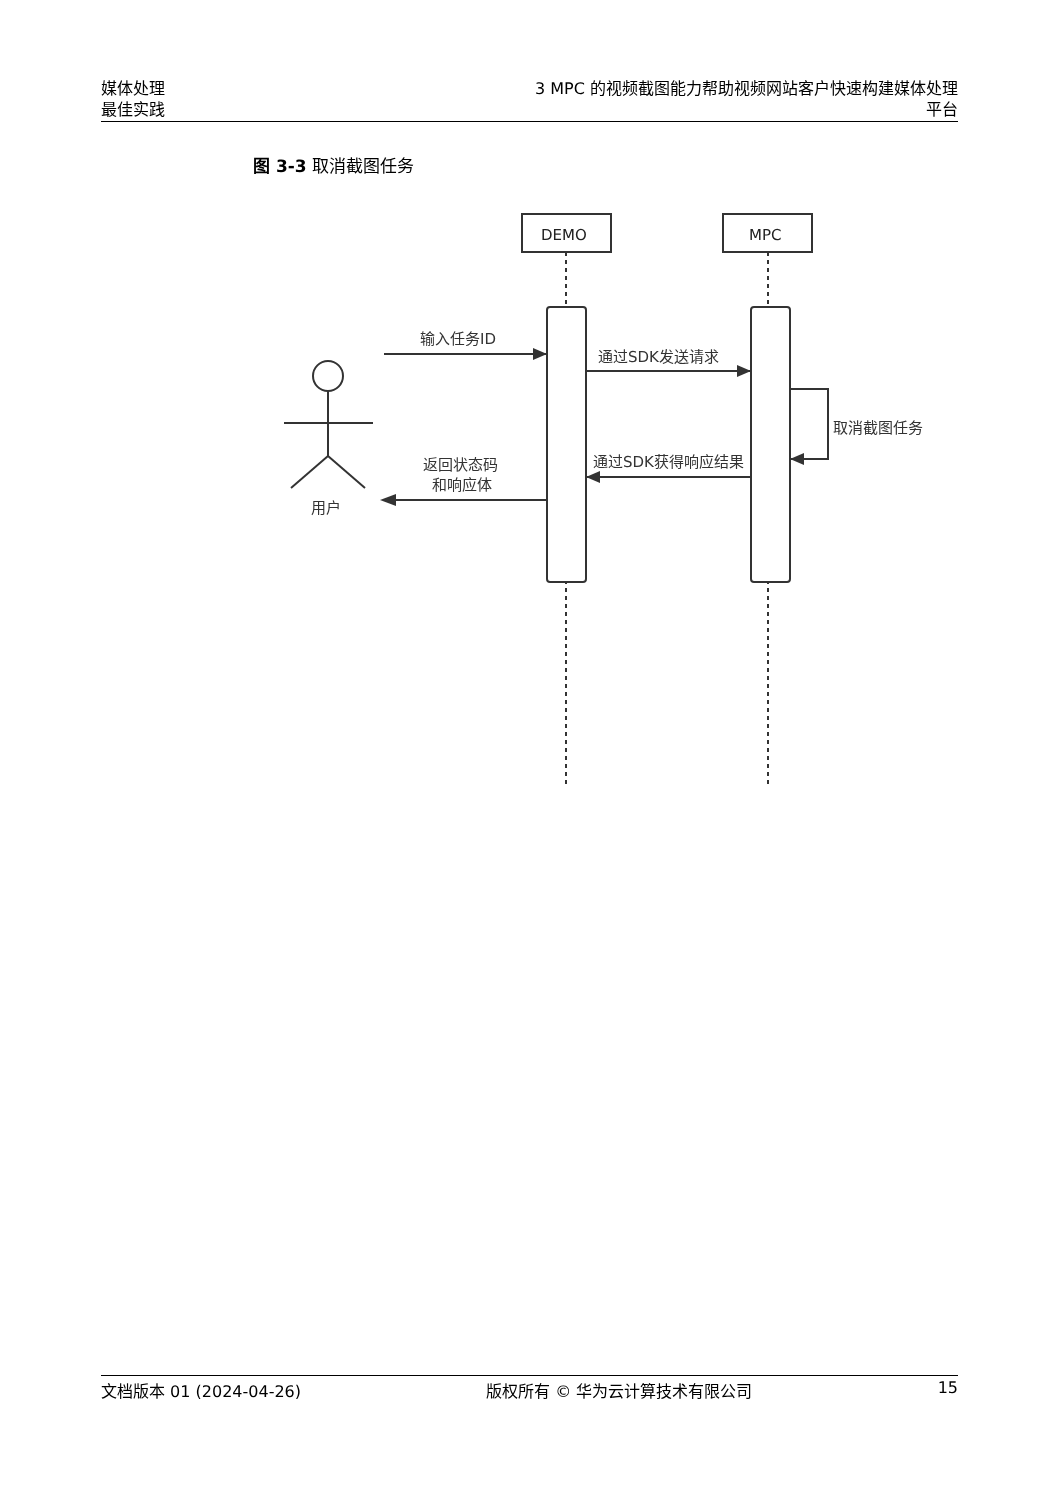媒体处理
最佳实践
3 MPC 的视频截图能力帮助视频网站客户快速构建媒体处理平台
图 3-3 取消截图任务
DEMO
MPC
输入任务ID
通过SDK发送请求
取消截图任务
通过SDK获得响应结果
返回状态码
和响应体
用户
文档版本 01 (2024-04-26) 版权所有 © 华为云计算技术有限公司 15